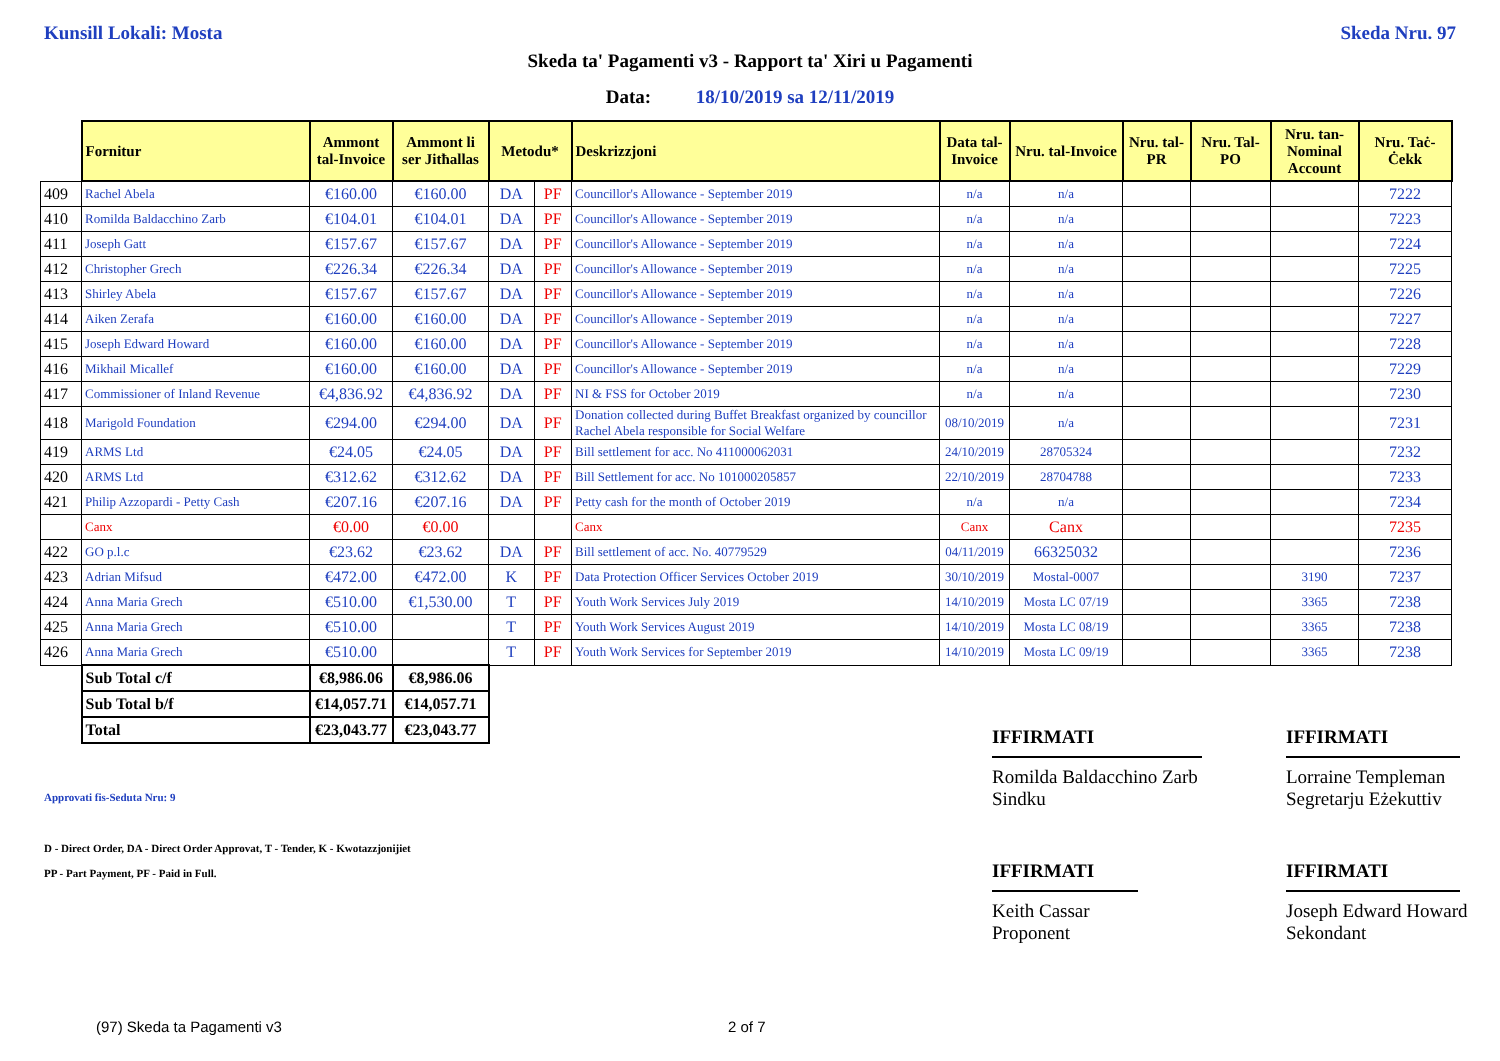Kunsill Lokali: Mosta Skeda Nru. 97
Skeda ta' Pagamenti v3 - Rapport ta' Xiri u Pagamenti
Data: 18/10/2019 sa 12/11/2019
| | Fornitur | Ammont tal-Invoice | Ammont li ser Jitħallas | Metodu* | | Deskrizzjoni | Data tal-Invoice | Nru. tal-Invoice | Nru. tal-PR | Nru. Tal-PO | Nru. tan-Nominal Account | Nru. Taċ-Ċekk |
| --- | --- | --- | --- | --- | --- | --- | --- | --- | --- | --- | --- | --- |
| 409 | Rachel Abela | €160.00 | €160.00 | DA | PF | Councillor's Allowance - September 2019 | n/a | n/a | | | | 7222 |
| 410 | Romilda Baldacchino Zarb | €104.01 | €104.01 | DA | PF | Councillor's Allowance - September 2019 | n/a | n/a | | | | 7223 |
| 411 | Joseph Gatt | €157.67 | €157.67 | DA | PF | Councillor's Allowance - September 2019 | n/a | n/a | | | | 7224 |
| 412 | Christopher Grech | €226.34 | €226.34 | DA | PF | Councillor's Allowance - September 2019 | n/a | n/a | | | | 7225 |
| 413 | Shirley Abela | €157.67 | €157.67 | DA | PF | Councillor's Allowance - September 2019 | n/a | n/a | | | | 7226 |
| 414 | Aiken Zerafa | €160.00 | €160.00 | DA | PF | Councillor's Allowance - September 2019 | n/a | n/a | | | | 7227 |
| 415 | Joseph Edward Howard | €160.00 | €160.00 | DA | PF | Councillor's Allowance - September 2019 | n/a | n/a | | | | 7228 |
| 416 | Mikhail Micallef | €160.00 | €160.00 | DA | PF | Councillor's Allowance - September 2019 | n/a | n/a | | | | 7229 |
| 417 | Commissioner of Inland Revenue | €4,836.92 | €4,836.92 | DA | PF | NI & FSS for October 2019 | n/a | n/a | | | | 7230 |
| 418 | Marigold Foundation | €294.00 | €294.00 | DA | PF | Donation collected during Buffet Breakfast organized by councillor Rachel Abela responsible for Social Welfare | 08/10/2019 | n/a | | | | 7231 |
| 419 | ARMS Ltd | €24.05 | €24.05 | DA | PF | Bill settlement for acc. No 411000062031 | 24/10/2019 | 28705324 | | | | 7232 |
| 420 | ARMS Ltd | €312.62 | €312.62 | DA | PF | Bill Settlement for acc. No 101000205857 | 22/10/2019 | 28704788 | | | | 7233 |
| 421 | Philip Azzopardi - Petty Cash | €207.16 | €207.16 | DA | PF | Petty cash for the month of October 2019 | n/a | n/a | | | | 7234 |
| | Canx | €0.00 | €0.00 | | | Canx | Canx | Canx | | | | 7235 |
| 422 | GO p.l.c | €23.62 | €23.62 | DA | PF | Bill settlement of acc. No. 40779529 | 04/11/2019 | 66325032 | | | | 7236 |
| 423 | Adrian Mifsud | €472.00 | €472.00 | K | PF | Data Protection Officer Services October 2019 | 30/10/2019 | Mostal-0007 | | | 3190 | 7237 |
| 424 | Anna Maria Grech | €510.00 | €1,530.00 | T | PF | Youth Work Services July 2019 | 14/10/2019 | Mosta LC 07/19 | | | 3365 | 7238 |
| 425 | Anna Maria Grech | €510.00 | | T | PF | Youth Work Services August 2019 | 14/10/2019 | Mosta LC 08/19 | | | 3365 | 7238 |
| 426 | Anna Maria Grech | €510.00 | | T | PF | Youth Work Services for September 2019 | 14/10/2019 | Mosta LC 09/19 | | | 3365 | 7238 |
| | Sub Total c/f | €8,986.06 | €8,986.06 | | | | | | | | | |
| | Sub Total b/f | €14,057.71 | €14,057.71 | | | | | | | | | |
| | Total | €23,043.77 | €23,043.77 | | | | | | | | | |
IFFIRMATI
Romilda Baldacchino Zarb
Sindku
IFFIRMATI
Lorraine Templeman
Segretarju Eżekuttiv
IFFIRMATI
Keith Cassar
Proponent
IFFIRMATI
Joseph Edward Howard
Sekondant
Approvati fis-Seduta Nru: 9
D - Direct Order, DA - Direct Order Approvat, T - Tender, K - Kwotazzjonijiet
PP - Part Payment, PF - Paid in Full.
(97) Skeda ta Pagamenti v3 2 of 7